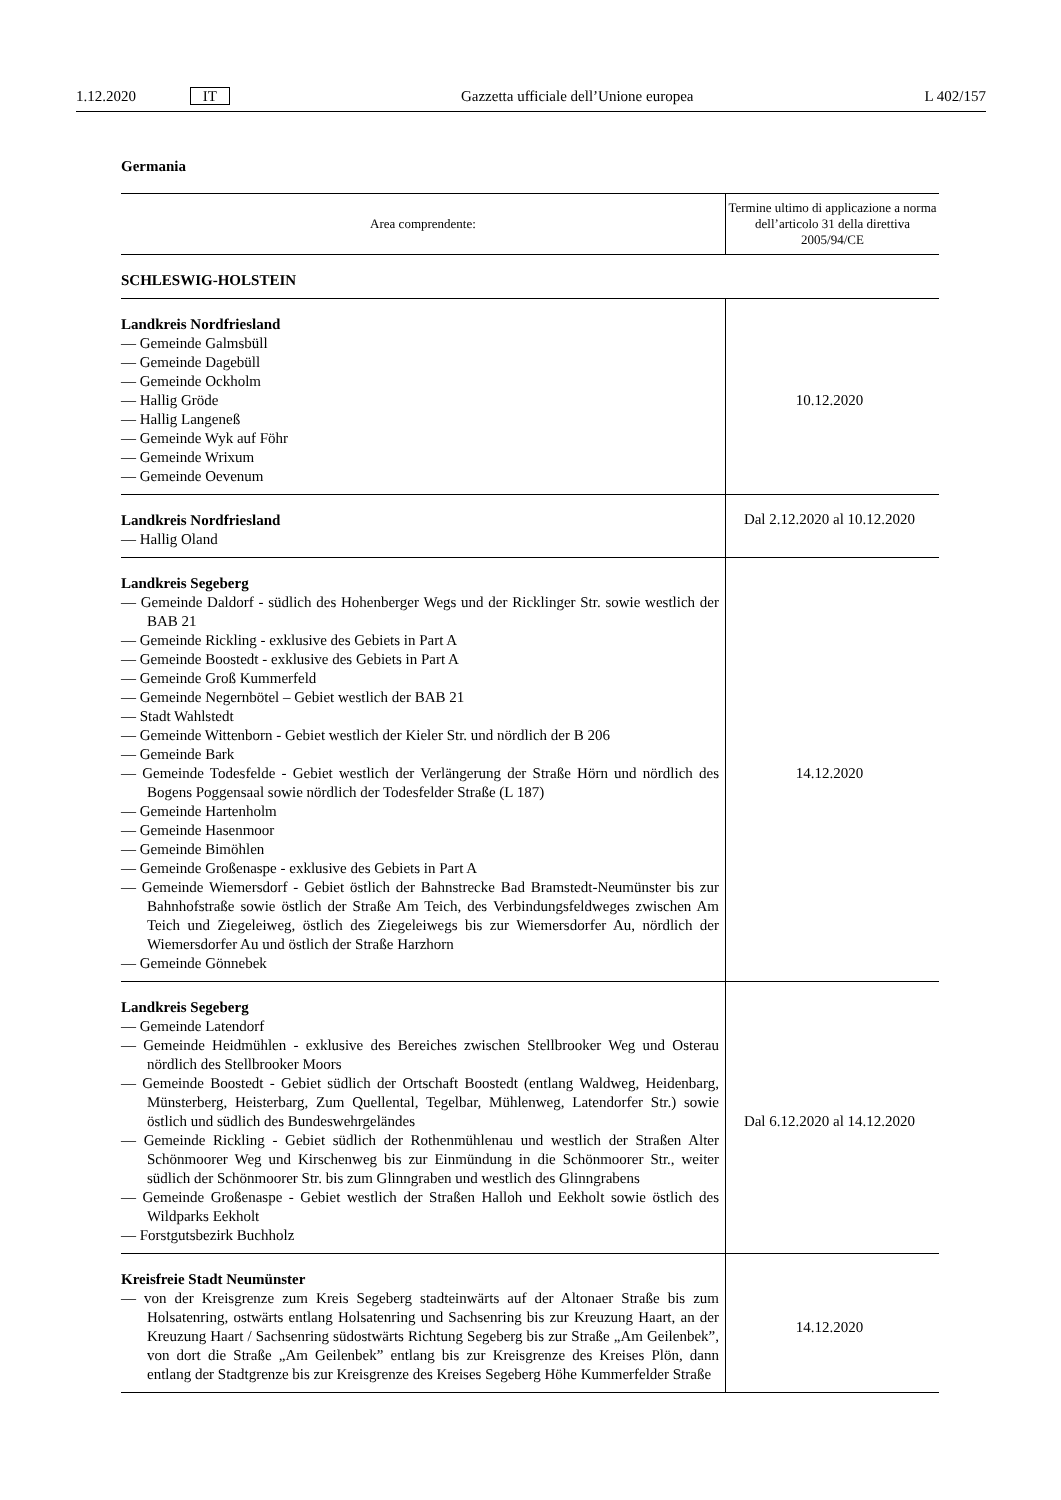1.12.2020 IT Gazzetta ufficiale dell’Unione europea L 402/157
Germania
| Area comprendente: | Termine ultimo di applicazione a norma dell’articolo 31 della direttiva 2005/94/CE |
| --- | --- |
| SCHLESWIG-HOLSTEIN | |
| Landkreis Nordfriesland — Gemeinde Galmsbüll — Gemeinde Dagebüll — Gemeinde Ockholm — Hallig Gröde — Hallig Langeneß — Gemeinde Wyk auf Föhr — Gemeinde Wrixum — Gemeinde Oevenum | 10.12.2020 |
| Landkreis Nordfriesland — Hallig Oland | Dal 2.12.2020 al 10.12.2020 |
| Landkreis Segeberg — Gemeinde Daldorf - südlich des Hohenberger Wegs und der Ricklinger Str. sowie westlich der BAB 21 — Gemeinde Rickling - exklusive des Gebiets in Part A — Gemeinde Boostedt - exklusive des Gebiets in Part A — Gemeinde Groß Kummerfeld — Gemeinde Negernbötel – Gebiet westlich der BAB 21 — Stadt Wahlstedt — Gemeinde Wittenborn - Gebiet westlich der Kieler Str. und nördlich der B 206 — Gemeinde Bark — Gemeinde Todesfelde - Gebiet westlich der Verlängerung der Straße Hörn und nördlich des Bogens Poggensaal sowie nördlich der Todesfelder Straße (L 187) — Gemeinde Hartenholm — Gemeinde Hasenmoor — Gemeinde Bimöhlen — Gemeinde Großenaspe - exklusive des Gebiets in Part A — Gemeinde Wiemersdorf - Gebiet östlich der Bahnstrecke Bad Bramstedt-Neumünster bis zur Bahnhofstraße sowie östlich der Straße Am Teich, des Verbindungsfeldweges zwischen Am Teich und Ziegeleiweg, östlich des Ziegeleiwegs bis zur Wiemersdorfer Au, nördlich der Wiemersdorfer Au und östlich der Straße Harzhorn — Gemeinde Gönnebek | 14.12.2020 |
| Landkreis Segeberg — Gemeinde Latendorf — Gemeinde Heidmühlen - exklusive des Bereiches zwischen Stellbrooker Weg und Osterau nördlich des Stellbrooker Moors — Gemeinde Boostedt - Gebiet südlich der Ortschaft Boostedt (entlang Waldweg, Heidenbarg, Münsterberg, Heisterbarg, Zum Quellental, Tegelbar, Mühlenweg, Latendorfer Str.) sowie östlich und südlich des Bundeswehrgeländes — Gemeinde Rickling - Gebiet südlich der Rothenmühlenau und westlich der Straßen Alter Schönmoorer Weg und Kirschenweg bis zur Einmündung in die Schönmoorer Str., weiter südlich der Schönmoorer Str. bis zum Glinngraben und westlich des Glinngrabens — Gemeinde Großenaspe - Gebiet westlich der Straßen Halloh und Eekholt sowie östlich des Wildparks Eekholt — Forstgutsbezirk Buchholz | Dal 6.12.2020 al 14.12.2020 |
| Kreisfreie Stadt Neumünster — von der Kreisgrenze zum Kreis Segeberg stadteinwärts auf der Altonaer Straße bis zum Holsatenring, ostwärts entlang Holsatenring und Sachsenring bis zur Kreuzung Haart, an der Kreuzung Haart / Sachsenring südostwärts Richtung Segeberg bis zur Straße „Am Geilenbek”, von dort die Straße „Am Geilenbek” entlang bis zur Kreisgrenze des Kreises Plön, dann entlang der Stadtgrenze bis zur Kreisgrenze des Kreises Segeberg Höhe Kummerfelder Straße | 14.12.2020 |